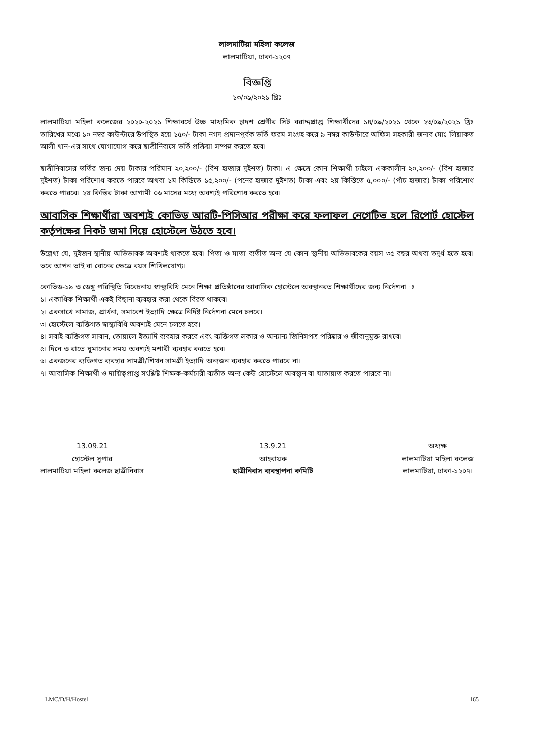লালমাটিয়া মহিলা কলেজ
লালমাটিয়া, ঢাকা-১২০৭
বিজ্ঞপ্তি
১৩/০৯/২০২১ খ্রিঃ
লালমাটিয়া মহিলা কলেজের ২০২০-২০২১ শিক্ষাবর্ষে উচ্চ মাধ্যমিক দ্বাদশ শ্রেণীর সিট বরাদ্দপ্রাপ্ত শিক্ষার্থীদের ১৪/০৯/২০২১ থেকে ২৩/০৯/২০২১ খ্রিঃ তারিখের মধ্যে ১০ নম্বর কাউন্টারে উপস্থিত হয়ে ১৫০/- টাকা নগদ প্রদানপূর্বক ভর্তি ফরম সংগ্রহ করে ৯ নম্বর কাউন্টারে অফিস সহকারী জনাব মোঃ লিয়াকত আলী খান-এর সাথে যোগাযোগ করে ছাত্রীনিবাসে ভর্তি প্রক্রিয়া সম্পন্ন করতে হবে।
ছাত্রীনিবাসের ভর্তির জন্য দেয় টাকার পরিমান ২০,২০০/- (বিশ হাজার দুইশত) টাকা। এ ক্ষেত্রে কোন শিক্ষার্থী চাইলে এককালীন ২০,২০০/- (বিশ হাজার দুইশত) টাকা পরিশোধ করতে পারবে অথবা ১ম কিস্তিতে ১৫,২০০/- (পনের হাজার দুইশত) টাকা এবং ২য় কিস্তিতে ৫,০০০/- (পাঁচ হাজার) টাকা পরিশোধ করতে পারবে। ২য় কিস্তির টাকা আগামী ০৬ মাসের মধ্যে অবশ্যই পরিশোধ করতে হবে।
আবাসিক শিক্ষার্থীরা অবশ্যই কোভিড আরটি-পিসিআর পরীক্ষা করে ফলাফল নেগেটিভ হলে রিপোর্ট হোস্টেল কর্তৃপক্ষের নিকট জমা দিয়ে হোস্টেলে উঠতে হবে।
উল্লেখ্য যে, দুইজন স্থানীয় অভিভাবক অবশ্যই থাকতে হবে। পিতা ও মাতা ব্যতীত অন্য যে কোন স্থানীয় অভিভাবকের বয়স ৩৫ বছর অথবা তদুর্ধ হতে হবে। তবে আপন ভাই বা বোনের ক্ষেত্রে বয়স শিথিলযোগ্য।
কোভিড-১৯ ও ডেঙ্গু পরিস্থিতি বিবেচনায় স্বাস্থ্যবিধি মেনে শিক্ষা প্রতিষ্ঠানের আবাসিক হোস্টেলে অবস্থানরত শিক্ষার্থীদের জন্য নির্দেশনা ঃ
১। একাধিক শিক্ষার্থী একই বিছানা ব্যবহার করা থেকে বিরত থাকবে।
২। একসাথে নামাজ, প্রার্থনা, সমাবেশ ইত্যাদি ক্ষেত্রে নির্দিষ্ট নির্দেশনা মেনে চলবে।
৩। হোস্টেলে ব্যক্তিগত স্বাস্থ্যবিধি অবশ্যই মেনে চলতে হবে।
৪। সবাই ব্যক্তিগত সাবান, তোয়ালে ইত্যাদি ব্যবহার করবে এবং ব্যক্তিগত লকার ও অন্যান্য জিনিসপত্র পরিষ্কার ও জীবানুমুক্ত রাখবে।
৫। দিনে ও রাতে ঘুমানোর সময় অবশ্যই মশারী ব্যবহার করতে হবে।
৬। একজনের ব্যক্তিগত ব্যবহার সামগ্রী/শিখন সামগ্রী ইত্যাদি অন্যজন ব্যবহার করতে পারবে না।
৭। আবাসিক শিক্ষার্থী ও দায়িত্বপ্রাপ্ত সংশ্লিষ্ট শিক্ষক-কর্মচারী ব্যতীত অন্য কেউ হোস্টেলে অবস্থান বা যাতায়াত করতে পারবে না।
13.09.21
হোস্টেল সুপার
লালমাটিয়া মহিলা কলেজ ছাত্রীনিবাস
13.9.21
আহবায়ক
ছাত্রীনিবাস ব্যবস্থাপনা কমিটি
অধ্যক্ষ
লালমাটিয়া মহিলা কলেজ
লালমাটিয়া, ঢাকা-১২০৭।
LMC/D/H/Hostel 165